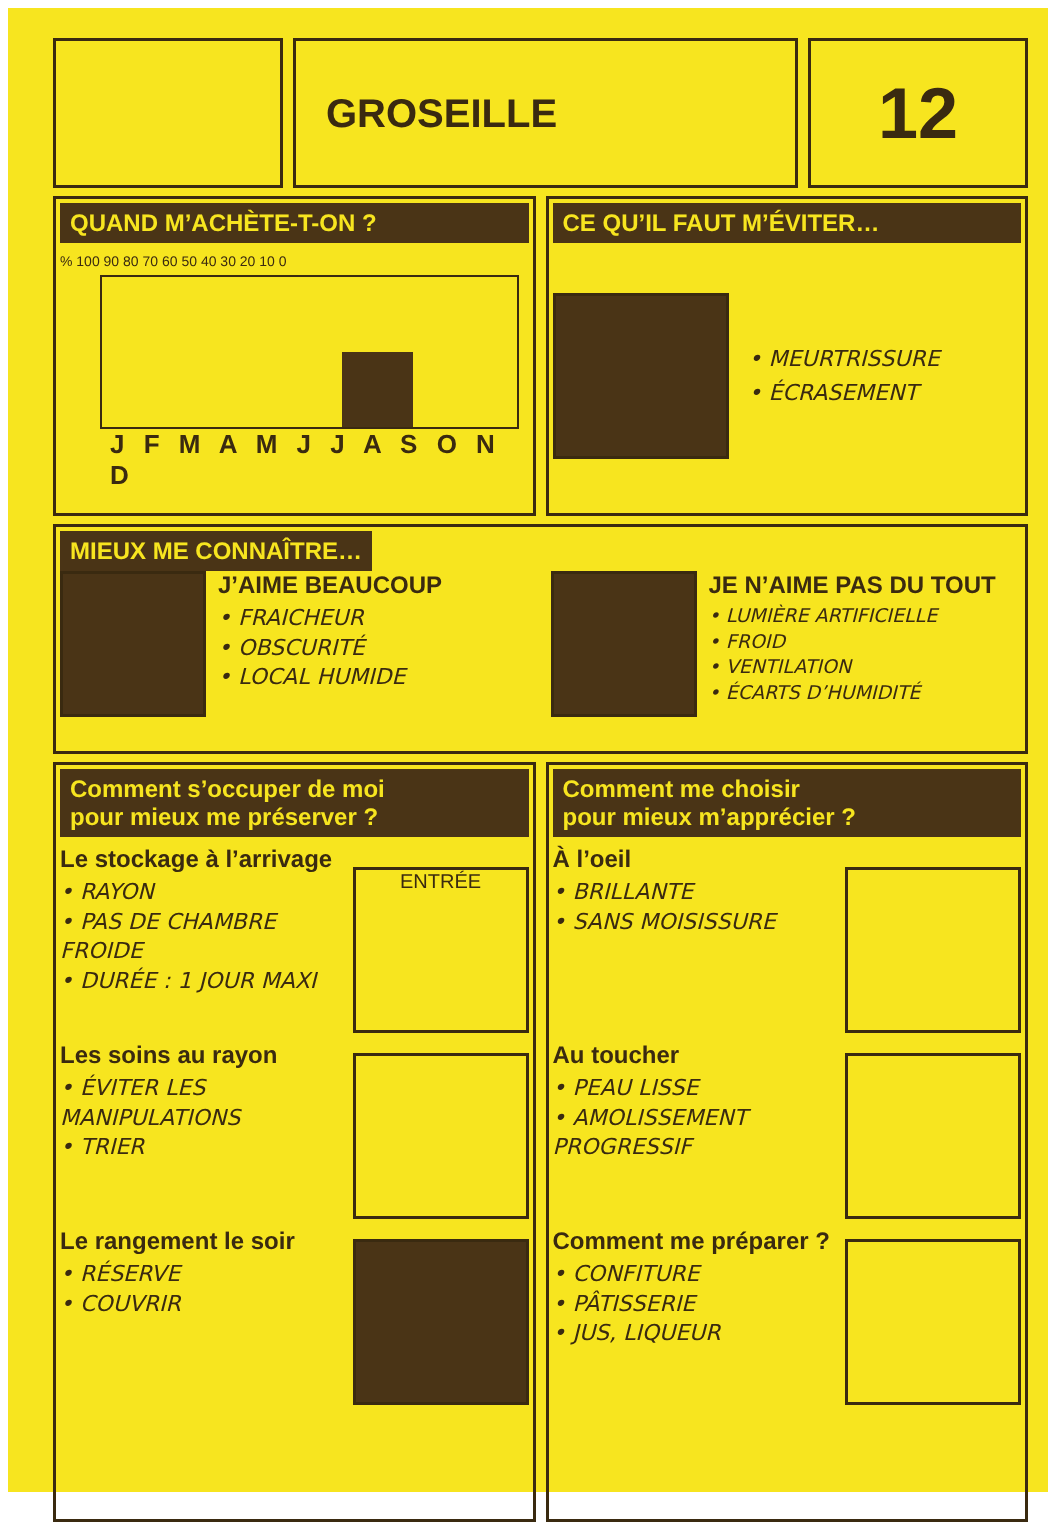GROSEILLE
12
QUAND M’ACHÈTE-T-ON ?
% 100 90 80 70 60 50 40 30 20 10 0
J F M A M J J A S O N D
CE QU’IL FAUT M’ÉVITER…
• MEURTRISSURE
• ÉCRASEMENT
MIEUX ME CONNAÎTRE…
J’AIME BEAUCOUP
• FRAICHEUR
• OBSCURITÉ
• LOCAL HUMIDE
JE N’AIME PAS DU TOUT
• LUMIÈRE ARTIFICIELLE
• FROID
• VENTILATION
• ÉCARTS D’HUMIDITÉ
Comment s’occuper de moi
pour mieux me préserver ?
Le stockage à l’arrivage
• RAYON
• PAS DE CHAMBRE FROIDE
• DURÉE : 1 JOUR MAXI
ENTRÉE
Les soins au rayon
• ÉVITER LES MANIPULATIONS
• TRIER
Le rangement le soir
• RÉSERVE
• COUVRIR
Comment me choisir
pour mieux m’apprécier ?
À l’oeil
• BRILLANTE
• SANS MOISISSURE
Au toucher
• PEAU LISSE
• AMOLISSEMENT PROGRESSIF
Comment me préparer ?
• CONFITURE
• PÂTISSERIE
• JUS, LIQUEUR